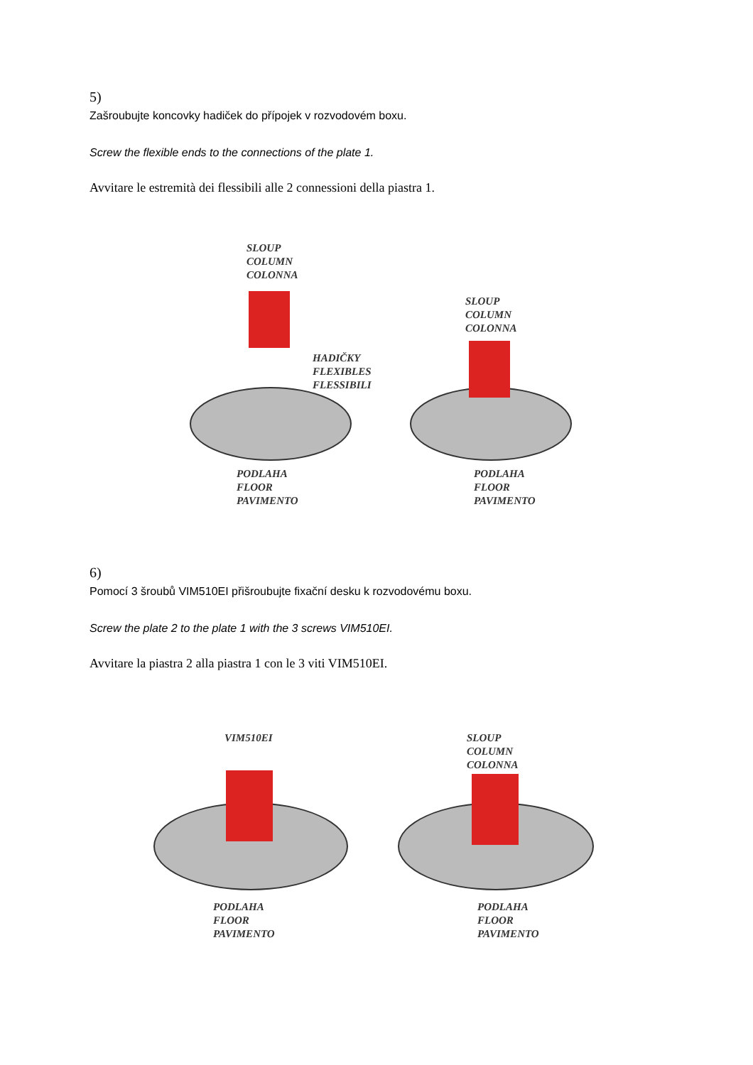5)
Zašroubujte koncovky hadiček do přípojek v rozvodovém boxu.
Screw the flexible ends to the connections of the plate 1.
Avvitare le estremità dei flessibili alle 2 connessioni della piastra 1.
SLOUP
COLUMN
COLONNA
SLOUP
COLUMN
COLONNA
HADIČKY
FLEXIBLES
FLESSIBILI
PODLAHA
FLOOR
PAVIMENTO
PODLAHA
FLOOR
PAVIMENTO
6)
Pomocí 3 šroubů VIM510EI přišroubujte fixační desku k rozvodovému boxu.
Screw the plate 2 to the plate 1 with the 3 screws VIM510EI.
Avvitare la piastra 2 alla piastra 1 con le 3 viti VIM510EI.
VIM510EI
SLOUP
COLUMN
COLONNA
PODLAHA
FLOOR
PAVIMENTO
PODLAHA
FLOOR
PAVIMENTO